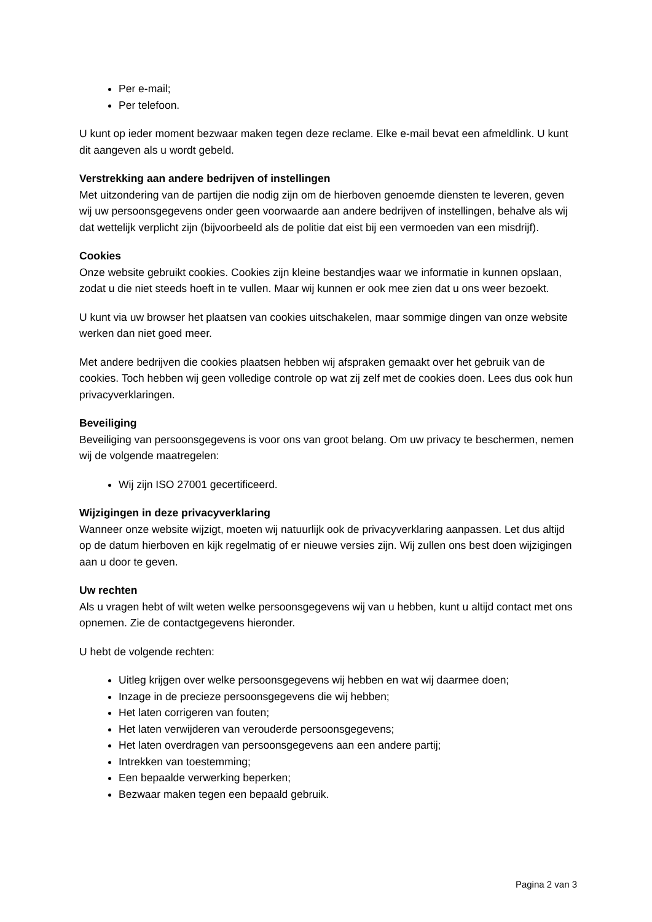Per e-mail;
Per telefoon.
U kunt op ieder moment bezwaar maken tegen deze reclame. Elke e-mail bevat een afmeldlink. U kunt dit aangeven als u wordt gebeld.
Verstrekking aan andere bedrijven of instellingen
Met uitzondering van de partijen die nodig zijn om de hierboven genoemde diensten te leveren, geven wij uw persoonsgegevens onder geen voorwaarde aan andere bedrijven of instellingen, behalve als wij dat wettelijk verplicht zijn (bijvoorbeeld als de politie dat eist bij een vermoeden van een misdrijf).
Cookies
Onze website gebruikt cookies. Cookies zijn kleine bestandjes waar we informatie in kunnen opslaan, zodat u die niet steeds hoeft in te vullen. Maar wij kunnen er ook mee zien dat u ons weer bezoekt.
U kunt via uw browser het plaatsen van cookies uitschakelen, maar sommige dingen van onze website werken dan niet goed meer.
Met andere bedrijven die cookies plaatsen hebben wij afspraken gemaakt over het gebruik van de cookies. Toch hebben wij geen volledige controle op wat zij zelf met de cookies doen. Lees dus ook hun privacyverklaringen.
Beveiliging
Beveiliging van persoonsgegevens is voor ons van groot belang. Om uw privacy te beschermen, nemen wij de volgende maatregelen:
Wij zijn ISO 27001 gecertificeerd.
Wijzigingen in deze privacyverklaring
Wanneer onze website wijzigt, moeten wij natuurlijk ook de privacyverklaring aanpassen. Let dus altijd op de datum hierboven en kijk regelmatig of er nieuwe versies zijn. Wij zullen ons best doen wijzigingen aan u door te geven.
Uw rechten
Als u vragen hebt of wilt weten welke persoonsgegevens wij van u hebben, kunt u altijd contact met ons opnemen. Zie de contactgegevens hieronder.
U hebt de volgende rechten:
Uitleg krijgen over welke persoonsgegevens wij hebben en wat wij daarmee doen;
Inzage in de precieze persoonsgegevens die wij hebben;
Het laten corrigeren van fouten;
Het laten verwijderen van verouderde persoonsgegevens;
Het laten overdragen van persoonsgegevens aan een andere partij;
Intrekken van toestemming;
Een bepaalde verwerking beperken;
Bezwaar maken tegen een bepaald gebruik.
Pagina 2 van 3